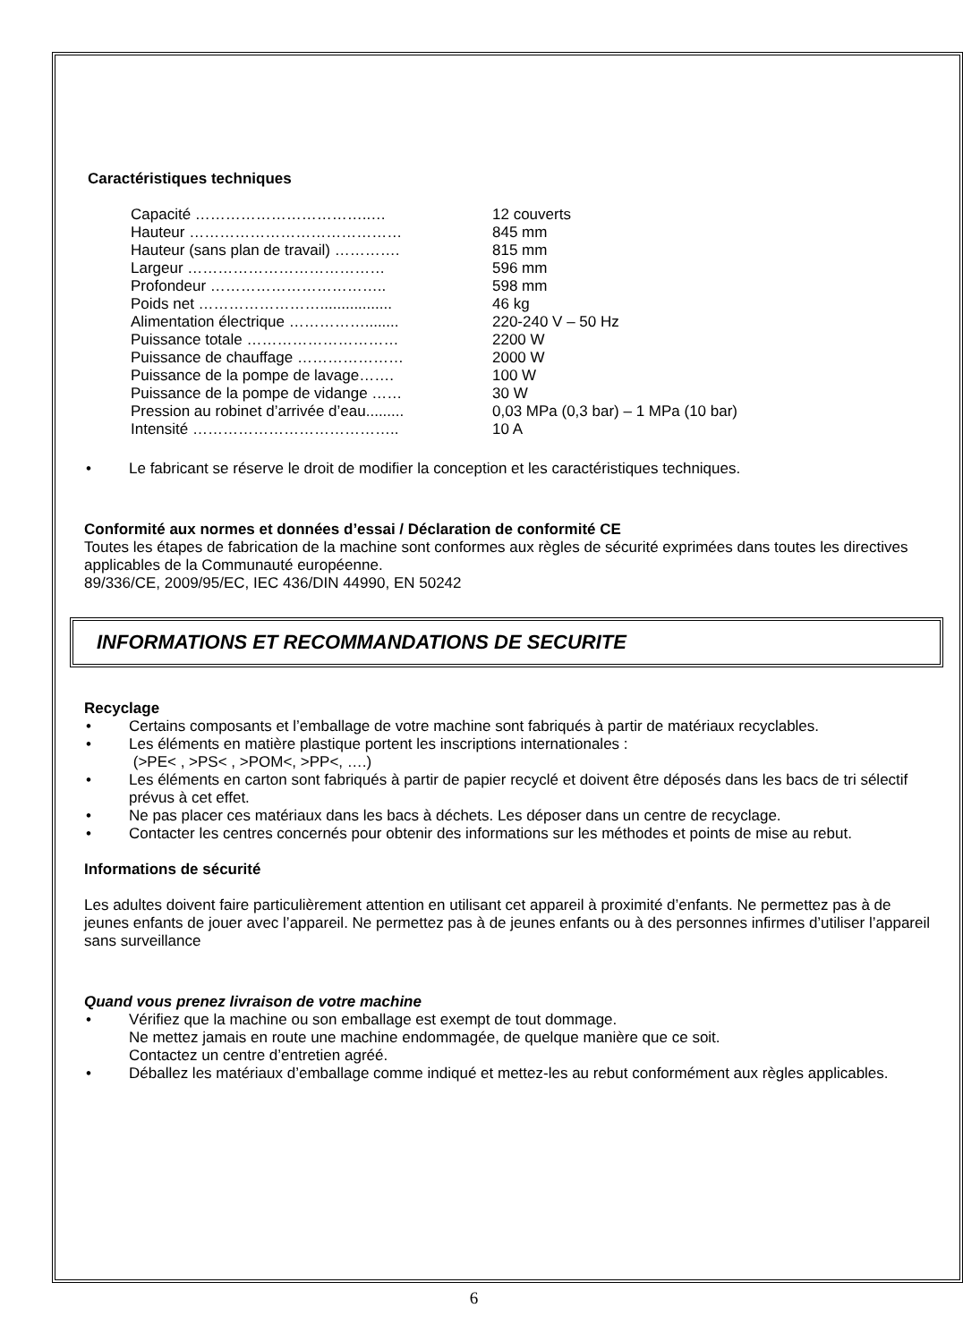Caractéristiques techniques
| Capacité ……………………………..… | 12 couverts |
| Hauteur …………………………………… | 845 mm |
| Hauteur (sans plan de travail) …………. | 815 mm |
| Largeur ………………………………… | 596 mm |
| Profondeur …………………………….. | 598 mm |
| Poids net ……………………................. | 46 kg |
| Alimentation électrique ……………........ | 220-240 V – 50 Hz |
| Puissance totale ………………………… | 2200 W |
| Puissance de chauffage ………………… | 2000 W |
| Puissance de la pompe de lavage……. | 100 W |
| Puissance de la pompe de vidange …… | 30 W |
| Pression au robinet d’arrivée d’eau......... | 0,03 MPa (0,3 bar) – 1 MPa (10 bar) |
| Intensité ………………………………….. | 10 A |
• Le fabricant se réserve le droit de modifier la conception et les caractéristiques techniques.
Conformité aux normes et données d’essai / Déclaration de conformité CE
Toutes les étapes de fabrication de la machine sont conformes aux règles de sécurité exprimées dans toutes les directives applicables de la Communauté européenne.
89/336/CE, 2009/95/EC, IEC 436/DIN 44990, EN 50242
INFORMATIONS ET RECOMMANDATIONS DE SECURITE
Recyclage
• Certains composants et l’emballage de votre machine sont fabriqués à partir de matériaux recyclables.
• Les éléments en matière plastique portent les inscriptions internationales :
(>PE< , >PS< , >POM<, >PP<, ….)
• Les éléments en carton sont fabriqués à partir de papier recyclé et doivent être déposés dans les bacs de tri sélectif prévus à cet effet.
• Ne pas placer ces matériaux dans les bacs à déchets. Les déposer dans un centre de recyclage.
• Contacter les centres concernés pour obtenir des informations sur les méthodes et points de mise au rebut.
Informations de sécurité
Les adultes doivent faire particulièrement attention en utilisant cet appareil à proximité d’enfants. Ne permettez pas à de jeunes enfants de jouer avec l’appareil. Ne permettez pas à de jeunes enfants ou à des personnes infirmes d’utiliser l’appareil sans surveillance
Quand vous prenez livraison de votre machine
• Vérifiez que la machine ou son emballage est exempt de tout dommage.
Ne mettez jamais en route une machine endommagée, de quelque manière que ce soit.
Contactez un centre d’entretien agréé.
• Déballez les matériaux d’emballage comme indiqué et mettez-les au rebut conformément aux règles applicables.
6